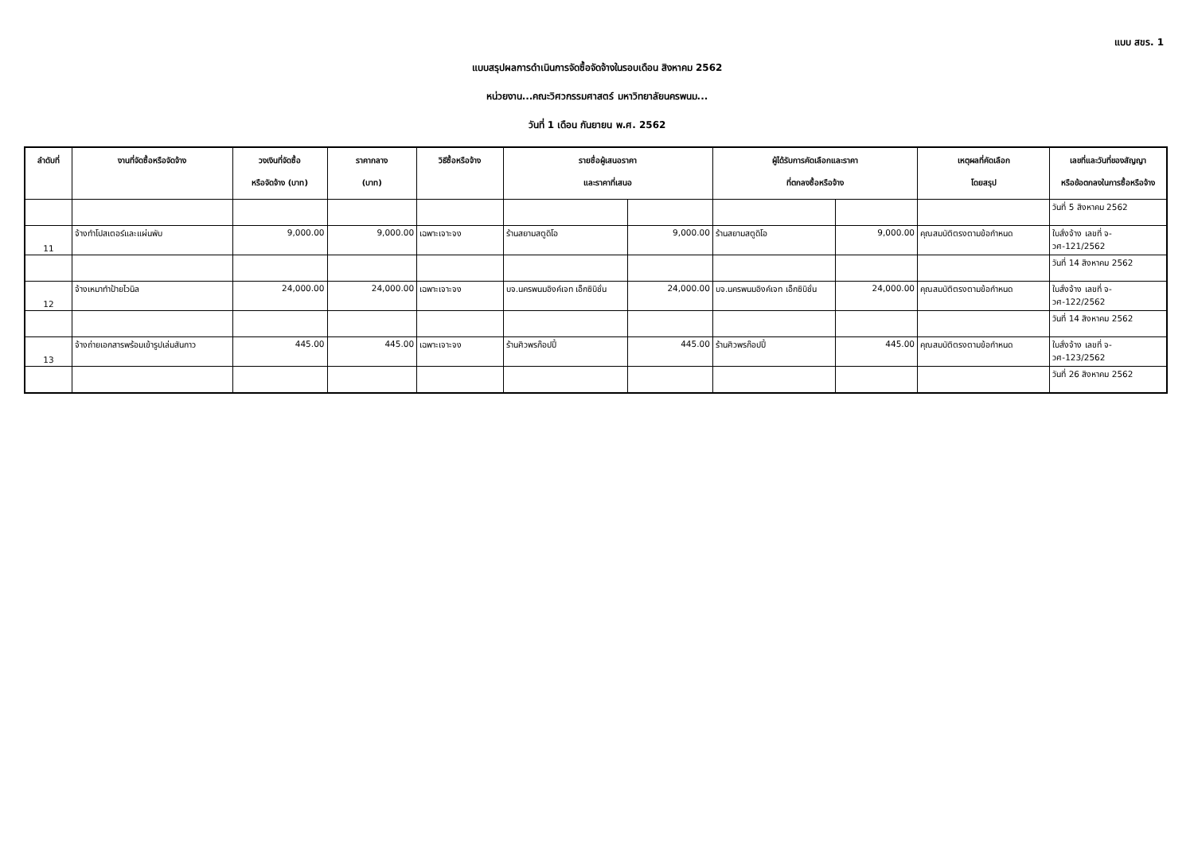แบบ สขร. 1
แบบสรุปผลการดำเนินการจัดซื้อจัดจ้างในรอบเดือน สิงหาคม 2562
หน่วยงาน...คณะวิศวกรรมศาสตร์ มหาวิทยาลัยนครพนม...
วันที่ 1 เดือน กันยายน พ.ศ. 2562
| ลำดับที่ | งานที่จัดซื้อหรือจัดจ้าง | วงเงินที่จัดซื้อ หรือจัดจ้าง (บาท) | ราคากลาง (บาท) | วิธีซื้อหรือจ้าง | รายชื่อผู้เสนอราคา และราคาที่เสนอ | | ผู้ได้รับการคัดเลือกและราคา ที่ตกลงซื้อหรือจ้าง | | เหตุผลที่คัดเลือก โดยสรุป | เลขที่และวันที่ของสัญญา หรือข้อตกลงในการซื้อหรือจ้าง |
| --- | --- | --- | --- | --- | --- | --- | --- | --- | --- | --- |
| | | | | | | | | | | วันที่ 5 สิงหาคม 2562 |
| 11 | จ้างทำโปสเตอร์และแผ่นพับ | 9,000.00 | 9,000.00 | เฉพาะเจาะจง | ร้านสยามสตูดิโอ | 9,000.00 | ร้านสยามสตูดิโอ | 9,000.00 | คุณสมบัติตรงตามข้อกำหนด | ใบสั่งจ้าง เลขที่ จ-วศ-121/2562 |
| | | | | | | | | | | วันที่ 14 สิงหาคม 2562 |
| 12 | จ้างเหมาทำป้ายไวนิล | 24,000.00 | 24,000.00 | เฉพาะเจาะจง | บจ.นครพนมอิงค์เจท เอ็กซิบิชั่น | 24,000.00 | บจ.นครพนมอิงค์เจท เอ็กซิบิชั่น | 24,000.00 | คุณสมบัติตรงตามข้อกำหนด | ใบสั่งจ้าง เลขที่ จ-วศ-122/2562 |
| | | | | | | | | | | วันที่ 14 สิงหาคม 2562 |
| 13 | จ้างถ่ายเอกสารพร้อมเข้ารูปเล่มสันกาว | 445.00 | 445.00 | เฉพาะเจาะจง | ร้านศิวพรก๊อปปี้ | 445.00 | ร้านศิวพรก๊อปปี้ | 445.00 | คุณสมบัติตรงตามข้อกำหนด | ใบสั่งจ้าง เลขที่ จ-วศ-123/2562 |
| | | | | | | | | | | วันที่ 26 สิงหาคม 2562 |